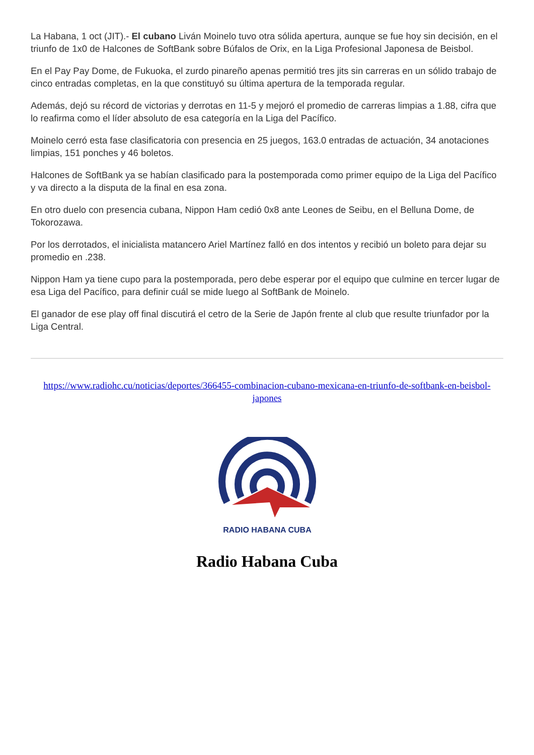La Habana, 1 oct (JIT).- El cubano Liván Moinelo tuvo otra sólida apertura, aunque se fue hoy sin decisión, en el triunfo de 1x0 de Halcones de SoftBank sobre Búfalos de Orix, en la Liga Profesional Japonesa de Beisbol.
En el Pay Pay Dome, de Fukuoka, el zurdo pinareño apenas permitió tres jits sin carreras en un sólido trabajo de cinco entradas completas, en la que constituyó su última apertura de la temporada regular.
Además, dejó su récord de victorias y derrotas en 11-5 y mejoró el promedio de carreras limpias a 1.88, cifra que lo reafirma como el líder absoluto de esa categoría en la Liga del Pacífico.
Moinelo cerró esta fase clasificatoria con presencia en 25 juegos, 163.0 entradas de actuación, 34 anotaciones limpias, 151 ponches y 46 boletos.
Halcones de SoftBank ya se habían clasificado para la postemporada como primer equipo de la Liga del Pacífico y va directo a la disputa de la final en esa zona.
En otro duelo con presencia cubana, Nippon Ham cedió 0x8 ante Leones de Seibu, en el Belluna Dome, de Tokorozawa.
Por los derrotados, el inicialista matancero Ariel Martínez falló en dos intentos y recibió un boleto para dejar su promedio en .238.
Nippon Ham ya tiene cupo para la postemporada, pero debe esperar por el equipo que culmine en tercer lugar de esa Liga del Pacífico, para definir cuál se mide luego al SoftBank de Moinelo.
El ganador de ese play off final discutirá el cetro de la Serie de Japón frente al club que resulte triunfador por la Liga Central.
https://www.radiohc.cu/noticias/deportes/366455-combinacion-cubano-mexicana-en-triunfo-de-softbank-en-beisbol-japones
RADIO HABANA CUBA
Radio Habana Cuba